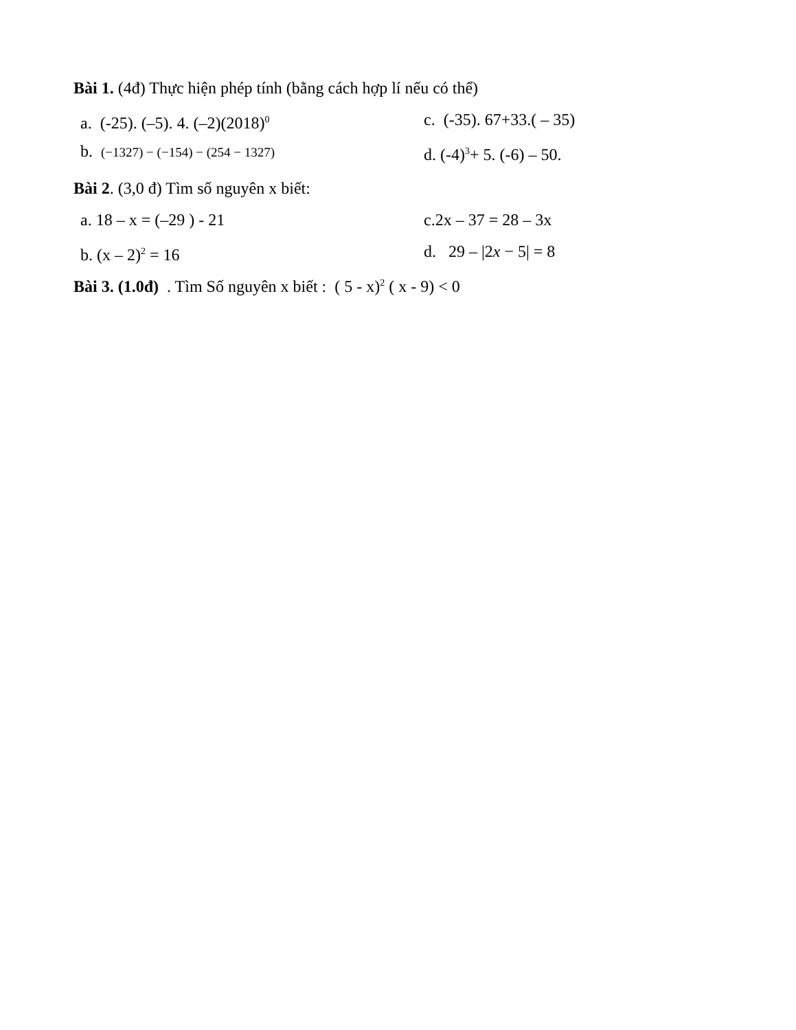Bài 1. (4đ) Thực hiện phép tính (bằng cách hợp lí nếu có thể)
a. (-25). (–5). 4. (–2)(2018)<sup>0</sup>
c. (-35). 67+33.( – 35)
b. (−1327) − (−154) − (254 − 1327)
d. (-4)<sup>3</sup>+ 5. (-6) – 50.
Bài 2. (3,0 đ) Tìm số nguyên x biết:
a. 18 – x = (–29 ) - 21 c.2x – 37 = 28 – 3x
b. (x – 2)<sup>2</sup> = 16 d. 29 – |2x − 5| = 8
Bài 3. (1.0đ) . Tìm Số nguyên x biết : ( 5 - x)<sup>2</sup> ( x - 9) < 0